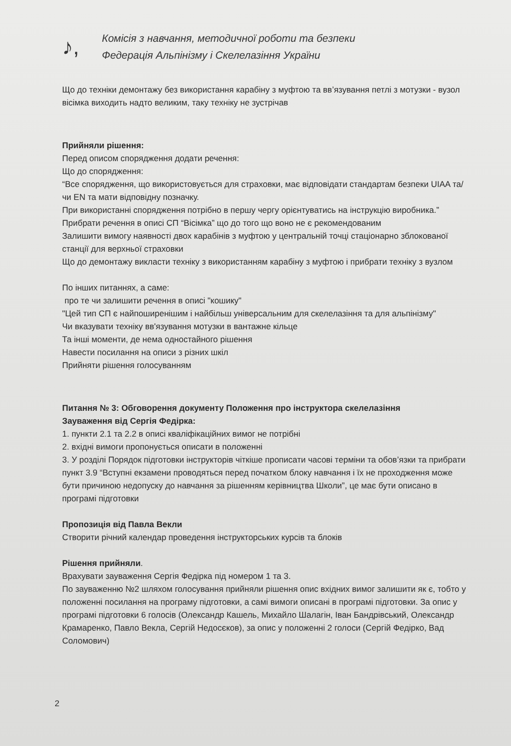♪,
Комісія з навчання, методичної роботи та безпеки
Федерація Альпінізму і Скелелазіння України
Що до техніки демонтажу без використання карабіну з муфтою та вв’язування петлі з мотузки - вузол вісімка виходить надто великим, таку техніку не зустрічав
Прийняли рішення:
Перед описом спорядження додати речення:
Що до спорядження:
“Все спорядження, що використовується для страховки, має відповідати стандартам безпеки UIAA та/чи EN та мати відповідну позначку.
При використанні спорядження потрібно в першу чергу орієнтуватись на інструкцію виробника.”
Прибрати речення в описі СП “Вісімка” що до того що воно не є рекомендованим
Залишити вимогу наявності двох карабінів з муфтою у центральній точці стаціонарно зблокованої станції для верхньої страховки
Що до демонтажу викласти техніку з використанням карабіну з муфтою і прибрати техніку з вузлом
По інших питаннях, а саме:
про те чи залишити речення в описі "кошику"
"Цей тип СП є найпоширенішим і найбільш універсальним для скелелазіння та для альпінізму"
Чи вказувати техніку вв'язування мотузки в вантажне кільце
Та інші моменти, де нема одностайного рішення
Навести посилання на описи з різних шкіл
Прийняти рішення голосуванням
Питання № 3: Обговорення документу Положення про інструктора скелелазіння
Зауваження від Сергія Федірка:
1. пункти 2.1 та 2.2 в описі кваліфікаційних вимог не потрібні
2. вхідні вимоги пропонується описати в положенні
3. У розділі Порядок підготовки інструкторів чіткіше прописати часові терміни та обов’язки та прибрати пункт 3.9 “Вступні екзамени проводяться перед початком блоку навчання і їх не проходження може бути причиною недопуску до навчання за рішенням керівництва Школи”, це має бути описано в програмі підготовки
Пропозиція від Павла Векли
Створити річний календар проведення інструкторських курсів та блоків
Рішення прийняли.
Врахувати зауваження Сергія Федірка під номером 1 та 3.
По зауваженню №2 шляхом голосування прийняли рішення опис вхідних вимог залишити як є, тобто у положенні посилання на програму підготовки, а самі вимоги описані в програмі підготовки. За опис у програмі підготовки 6 голосів (Олександр Кашель, Михайло Шалагін, Іван Бандрівський, Олександр Крамаренко, Павло Векла, Сергій Недосєков), за опис у положенні 2 голоси (Сергій Федірко, Вад Соломович)
2